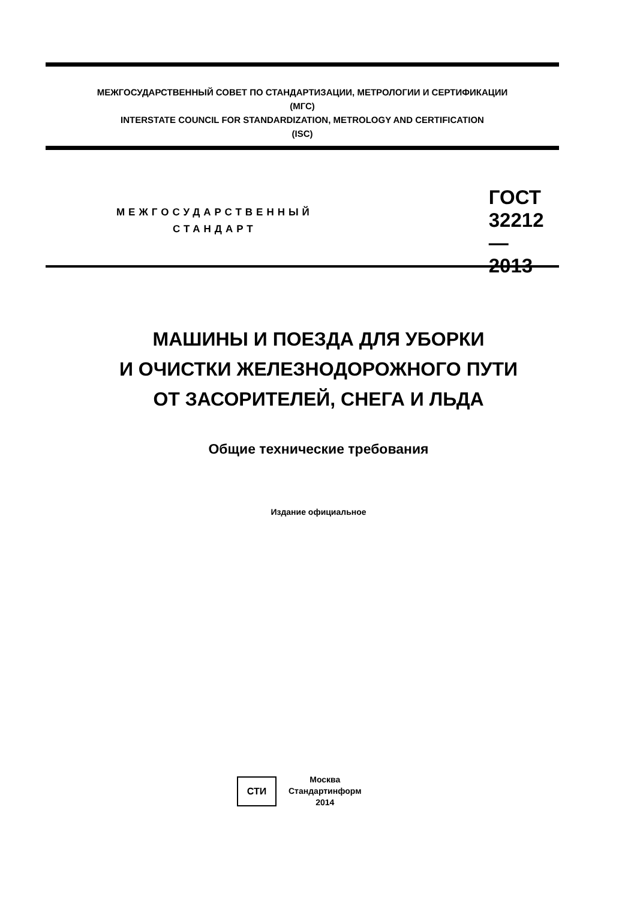МЕЖГОСУДАРСТВЕННЫЙ СОВЕТ ПО СТАНДАРТИЗАЦИИ, МЕТРОЛОГИИ И СЕРТИФИКАЦИИ
(МГС)
INTERSTATE COUNCIL FOR STANDARDIZATION, METROLOGY AND CERTIFICATION
(ISC)
МЕЖГОСУДАРСТВЕННЫЙ
СТАНДАРТ
ГОСТ
32212—
2013
МАШИНЫ И ПОЕЗДА ДЛЯ УБОРКИ
И ОЧИСТКИ ЖЕЛЕЗНОДОРОЖНОГО ПУТИ
ОТ ЗАСОРИТЕЛЕЙ, СНЕГА И ЛЬДА
Общие технические требования
Издание официальное
СТИ
Москва
Стандартинформ
2014